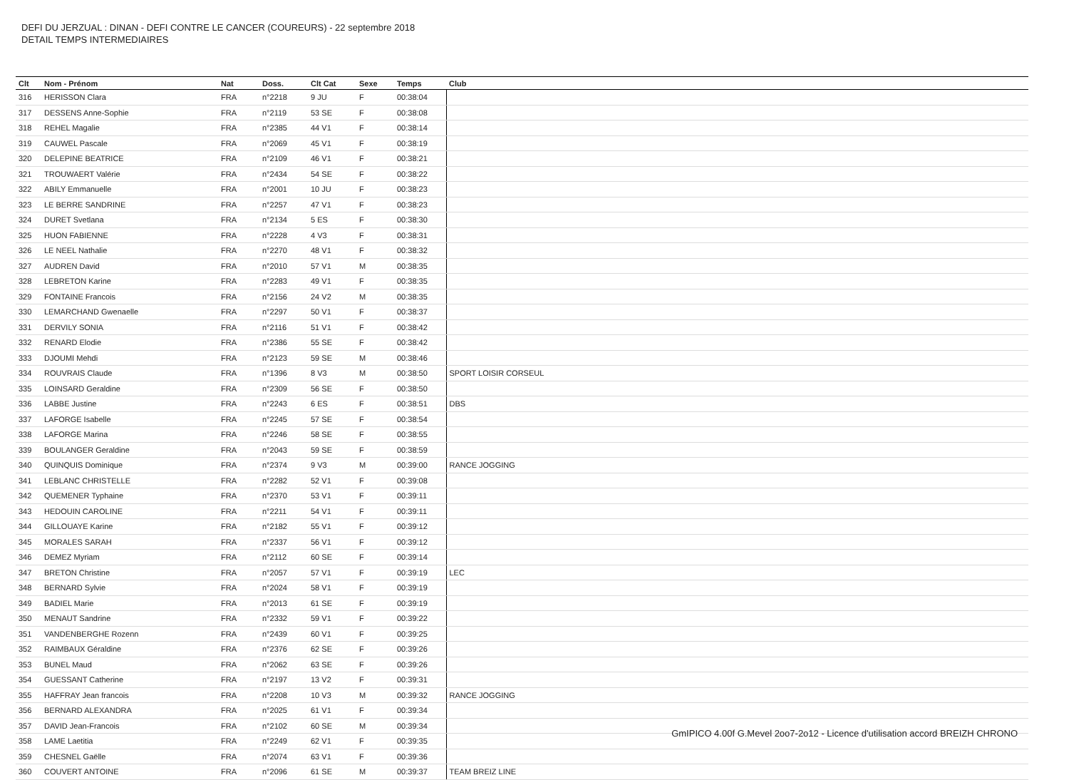DEFI DU JERZUAL : DINAN - DEFI CONTRE LE CANCER (COUREURS) - 22 septembre 2018
DETAIL TEMPS INTERMEDIAIRES
| Clt | Nom - Prénom | Nat | Doss. | Clt Cat | Sexe | Temps | Club |
| --- | --- | --- | --- | --- | --- | --- | --- |
| 316 | HERISSON Clara | FRA | n°2218 | 9 JU | F | 00:38:04 | |
| 317 | DESSENS Anne-Sophie | FRA | n°2119 | 53 SE | F | 00:38:08 | |
| 318 | REHEL Magalie | FRA | n°2385 | 44 V1 | F | 00:38:14 | |
| 319 | CAUWEL Pascale | FRA | n°2069 | 45 V1 | F | 00:38:19 | |
| 320 | DELEPINE BEATRICE | FRA | n°2109 | 46 V1 | F | 00:38:21 | |
| 321 | TROUWAERT Valérie | FRA | n°2434 | 54 SE | F | 00:38:22 | |
| 322 | ABILY Emmanuelle | FRA | n°2001 | 10 JU | F | 00:38:23 | |
| 323 | LE BERRE SANDRINE | FRA | n°2257 | 47 V1 | F | 00:38:23 | |
| 324 | DURET Svetlana | FRA | n°2134 | 5 ES | F | 00:38:30 | |
| 325 | HUON FABIENNE | FRA | n°2228 | 4 V3 | F | 00:38:31 | |
| 326 | LE NEEL Nathalie | FRA | n°2270 | 48 V1 | F | 00:38:32 | |
| 327 | AUDREN David | FRA | n°2010 | 57 V1 | M | 00:38:35 | |
| 328 | LEBRETON Karine | FRA | n°2283 | 49 V1 | F | 00:38:35 | |
| 329 | FONTAINE Francois | FRA | n°2156 | 24 V2 | M | 00:38:35 | |
| 330 | LEMARCHAND Gwenaelle | FRA | n°2297 | 50 V1 | F | 00:38:37 | |
| 331 | DERVILY SONIA | FRA | n°2116 | 51 V1 | F | 00:38:42 | |
| 332 | RENARD Elodie | FRA | n°2386 | 55 SE | F | 00:38:42 | |
| 333 | DJOUMI Mehdi | FRA | n°2123 | 59 SE | M | 00:38:46 | |
| 334 | ROUVRAIS Claude | FRA | n°1396 | 8 V3 | M | 00:38:50 | SPORT LOISIR CORSEUL |
| 335 | LOINSARD Geraldine | FRA | n°2309 | 56 SE | F | 00:38:50 | |
| 336 | LABBE Justine | FRA | n°2243 | 6 ES | F | 00:38:51 | DBS |
| 337 | LAFORGE Isabelle | FRA | n°2245 | 57 SE | F | 00:38:54 | |
| 338 | LAFORGE Marina | FRA | n°2246 | 58 SE | F | 00:38:55 | |
| 339 | BOULANGER Geraldine | FRA | n°2043 | 59 SE | F | 00:38:59 | |
| 340 | QUINQUIS Dominique | FRA | n°2374 | 9 V3 | M | 00:39:00 | RANCE JOGGING |
| 341 | LEBLANC CHRISTELLE | FRA | n°2282 | 52 V1 | F | 00:39:08 | |
| 342 | QUEMENER Typhaine | FRA | n°2370 | 53 V1 | F | 00:39:11 | |
| 343 | HEDOUIN CAROLINE | FRA | n°2211 | 54 V1 | F | 00:39:11 | |
| 344 | GILLOUAYE Karine | FRA | n°2182 | 55 V1 | F | 00:39:12 | |
| 345 | MORALES SARAH | FRA | n°2337 | 56 V1 | F | 00:39:12 | |
| 346 | DEMEZ Myriam | FRA | n°2112 | 60 SE | F | 00:39:14 | |
| 347 | BRETON Christine | FRA | n°2057 | 57 V1 | F | 00:39:19 | LEC |
| 348 | BERNARD Sylvie | FRA | n°2024 | 58 V1 | F | 00:39:19 | |
| 349 | BADIEL Marie | FRA | n°2013 | 61 SE | F | 00:39:19 | |
| 350 | MENAUT Sandrine | FRA | n°2332 | 59 V1 | F | 00:39:22 | |
| 351 | VANDENBERGHE Rozenn | FRA | n°2439 | 60 V1 | F | 00:39:25 | |
| 352 | RAIMBAUX Géraldine | FRA | n°2376 | 62 SE | F | 00:39:26 | |
| 353 | BUNEL Maud | FRA | n°2062 | 63 SE | F | 00:39:26 | |
| 354 | GUESSANT Catherine | FRA | n°2197 | 13 V2 | F | 00:39:31 | |
| 355 | HAFFRAY Jean francois | FRA | n°2208 | 10 V3 | M | 00:39:32 | RANCE JOGGING |
| 356 | BERNARD ALEXANDRA | FRA | n°2025 | 61 V1 | F | 00:39:34 | |
| 357 | DAVID Jean-Francois | FRA | n°2102 | 60 SE | M | 00:39:34 | |
| 358 | LAME Laetitia | FRA | n°2249 | 62 V1 | F | 00:39:35 | |
| 359 | CHESNEL Gaëlle | FRA | n°2074 | 63 V1 | F | 00:39:36 | |
| 360 | COUVERT ANTOINE | FRA | n°2096 | 61 SE | M | 00:39:37 | TEAM BREIZ LINE |
GmIPICO 4.00f G.Mevel 2oo7-2o12 - Licence d'utilisation accord BREIZH CHRONO